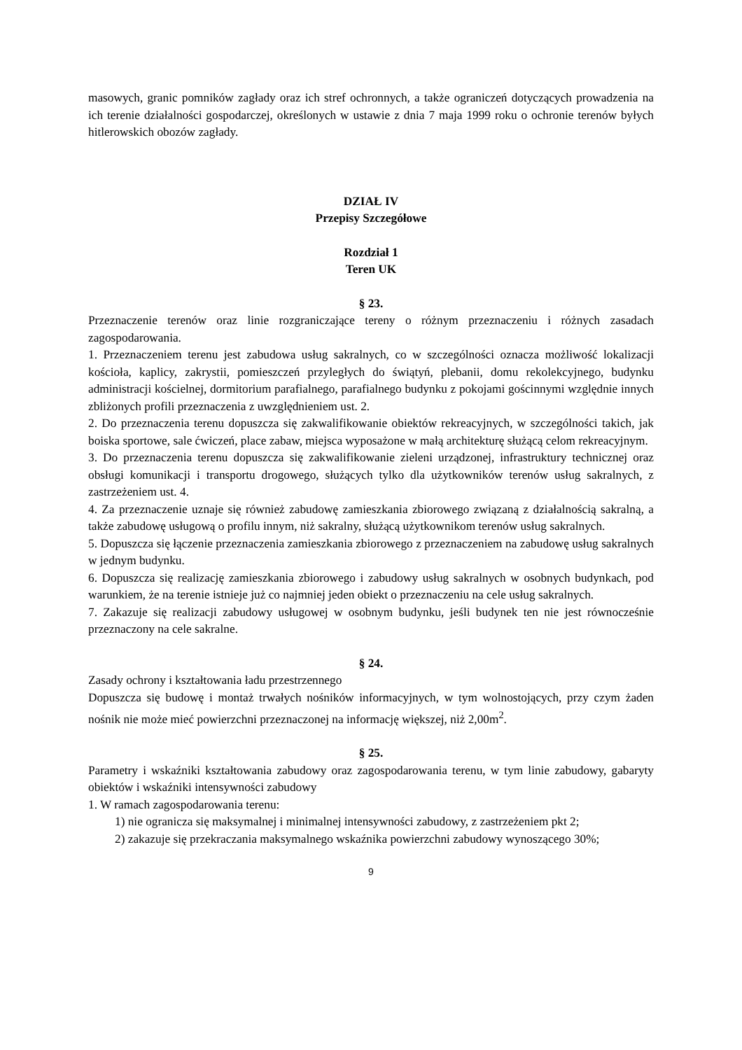masowych, granic pomników zagłady oraz ich stref ochronnych, a także ograniczeń dotyczących prowadzenia na ich terenie działalności gospodarczej, określonych w ustawie z dnia 7 maja 1999 roku o ochronie terenów byłych hitlerowskich obozów zagłady.
DZIAŁ IV
Przepisy Szczegółowe
Rozdział 1
Teren UK
§ 23.
Przeznaczenie terenów oraz linie rozgraniczające tereny o różnym przeznaczeniu i różnych zasadach zagospodarowania.
1. Przeznaczeniem terenu jest zabudowa usług sakralnych, co w szczególności oznacza możliwość lokalizacji kościoła, kaplicy, zakrystii, pomieszczeń przyległych do świątyń, plebanii, domu rekolekcyjnego, budynku administracji kościelnej, dormitorium parafialnego, parafialnego budynku z pokojami gościnnymi względnie innych zbliżonych profili przeznaczenia z uwzględnieniem ust. 2.
2. Do przeznaczenia terenu dopuszcza się zakwalifikowanie obiektów rekreacyjnych, w szczególności takich, jak boiska sportowe, sale ćwiczeń, place zabaw, miejsca wyposażone w małą architekturę służącą celom rekreacyjnym.
3. Do przeznaczenia terenu dopuszcza się zakwalifikowanie zieleni urządzonej, infrastruktury technicznej oraz obsługi komunikacji i transportu drogowego, służących tylko dla użytkowników terenów usług sakralnych, z zastrzeżeniem ust. 4.
4. Za przeznaczenie uznaje się również zabudowę zamieszkania zbiorowego związaną z działalnością sakralną, a także zabudowę usługową o profilu innym, niż sakralny, służącą użytkownikom terenów usług sakralnych.
5. Dopuszcza się łączenie przeznaczenia zamieszkania zbiorowego z przeznaczeniem na zabudowę usług sakralnych w jednym budynku.
6. Dopuszcza się realizację zamieszkania zbiorowego i zabudowy usług sakralnych w osobnych budynkach, pod warunkiem, że na terenie istnieje już co najmniej jeden obiekt o przeznaczeniu na cele usług sakralnych.
7. Zakazuje się realizacji zabudowy usługowej w osobnym budynku, jeśli budynek ten nie jest równocześnie przeznaczony na cele sakralne.
§ 24.
Zasady ochrony i kształtowania ładu przestrzennego
Dopuszcza się budowę i montaż trwałych nośników informacyjnych, w tym wolnostojących, przy czym żaden nośnik nie może mieć powierzchni przeznaczonej na informację większej, niż 2,00m<sup>2</sup>.
§ 25.
Parametry i wskaźniki kształtowania zabudowy oraz zagospodarowania terenu, w tym linie zabudowy, gabaryty obiektów i wskaźniki intensywności zabudowy
1. W ramach zagospodarowania terenu:
1) nie ogranicza się maksymalnej i minimalnej intensywności zabudowy, z zastrzeżeniem pkt 2;
2) zakazuje się przekraczania maksymalnego wskaźnika powierzchni zabudowy wynoszącego 30%;
9